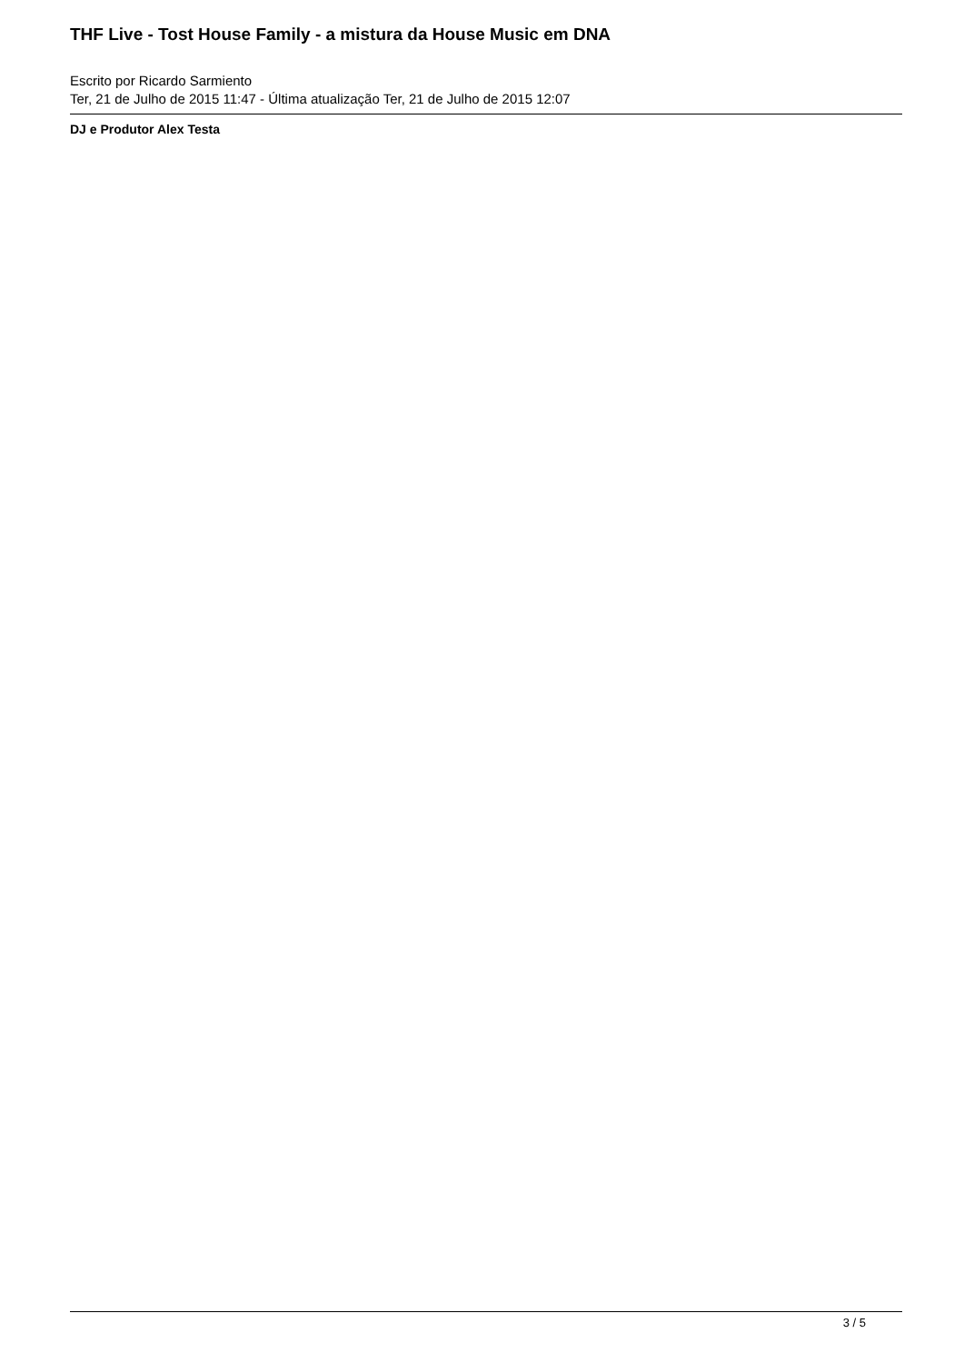THF Live - Tost House Family - a mistura da House Music em DNA
Escrito por Ricardo Sarmiento
Ter, 21 de Julho de 2015 11:47 - Última atualização Ter, 21 de Julho de 2015 12:07
DJ e Produtor Alex Testa
3 / 5